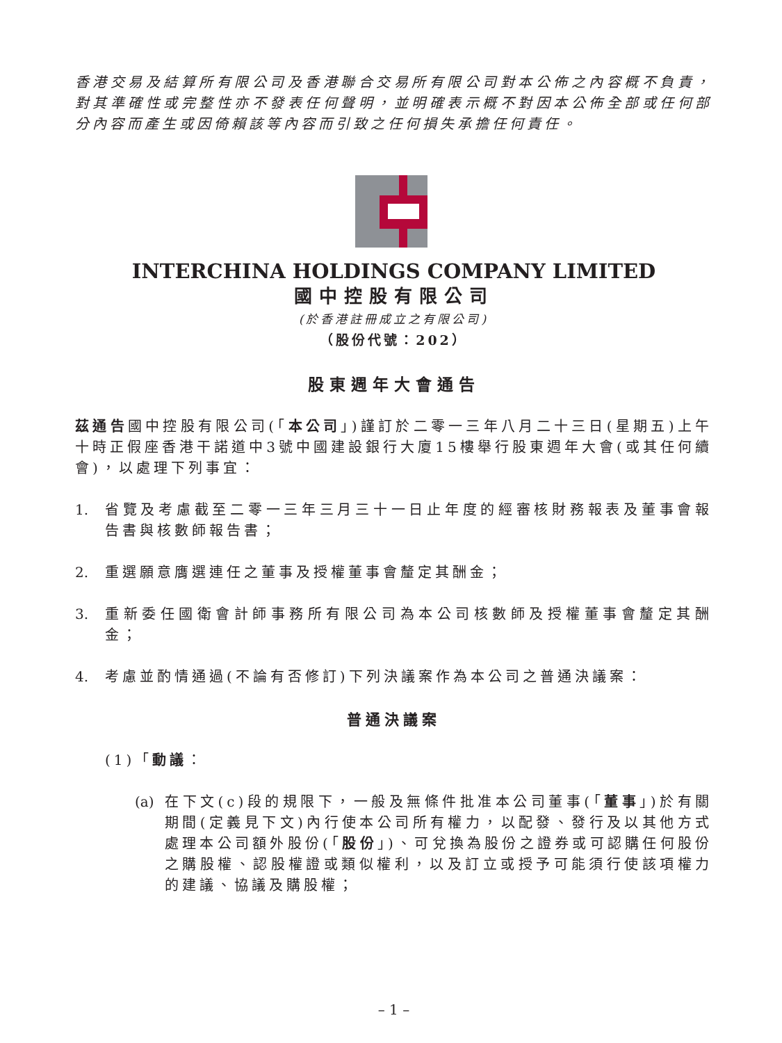香港交易及結算所有限公司及香港聯合交易所有限公司對本公佈之內容概不負責，對其準確性或完整性亦不發表任何聲明，並明確表示概不對因本公佈全部或任何部分內容而產生或因倚賴該等內容而引致之任何損失承擔任何責任。
INTERCHINA HOLDINGS COMPANY LIMITED
國中控股有限公司
(於香港註冊成立之有限公司)
（股份代號：202）
股東週年大會通告
茲通告國中控股有限公司(「本公司」)謹訂於二零一三年八月二十三日(星期五)上午十時正假座香港干諾道中3號中國建設銀行大廈15樓舉行股東週年大會(或其任何續會)，以處理下列事宜：
1. 省覽及考慮截至二零一三年三月三十一日止年度的經審核財務報表及董事會報告書與核數師報告書；
2. 重選願意膺選連任之董事及授權董事會釐定其酬金；
3. 重新委任國衛會計師事務所有限公司為本公司核數師及授權董事會釐定其酬金；
4. 考慮並酌情通過(不論有否修訂)下列決議案作為本公司之普通決議案：
普通決議案
(1)「動議：
(a) 在下文(c)段的規限下，一般及無條件批准本公司董事(「董事」)於有關期間(定義見下文)內行使本公司所有權力，以配發、發行及以其他方式處理本公司額外股份(「股份」)、可兌換為股份之證券或可認購任何股份之購股權、認股權證或類似權利，以及訂立或授予可能須行使該項權力的建議、協議及購股權；
– 1 –